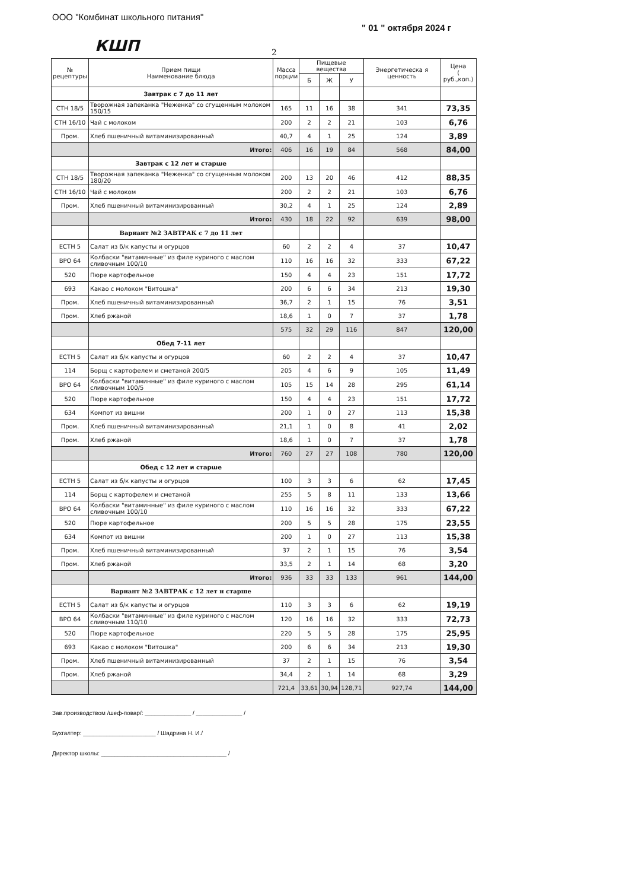ООО "Комбинат школьного питания"
КШП
" 01 " октября 2024 г
2
| № рецептуры | Прием пищи Наименование блюда | Масса порции | Пищевые вещества | | | Энергетическа я ценность | Цена ( руб.,коп.) |
| --- | --- | --- | --- | --- | --- | --- | --- |
| | | | Б | Ж | У | | |
| | Завтрак с 7 до 11 лет | | | | | | |
| СТН 18/5 | Творожная запеканка "Неженка" со сгущенным молоком 150/15 | 165 | 11 | 16 | 38 | 341 | 73,35 |
| СТН 16/10 | Чай с молоком | 200 | 2 | 2 | 21 | 103 | 6,76 |
| Пром. | Хлеб пшеничный витаминизированный | 40,7 | 4 | 1 | 25 | 124 | 3,89 |
| | Итого: | 406 | 16 | 19 | 84 | 568 | 84,00 |
| | Завтрак с 12 лет и старше | | | | | | |
| СТН 18/5 | Творожная запеканка "Неженка" со сгущенным молоком 180/20 | 200 | 13 | 20 | 46 | 412 | 88,35 |
| СТН 16/10 | Чай с молоком | 200 | 2 | 2 | 21 | 103 | 6,76 |
| Пром. | Хлеб пшеничный витаминизированный | 30,2 | 4 | 1 | 25 | 124 | 2,89 |
| | Итого: | 430 | 18 | 22 | 92 | 639 | 98,00 |
| | Вариант №2 ЗАВТРАК с 7 до 11 лет | | | | | | |
| ЕСТН 5 | Салат из б/к капусты и огурцов | 60 | 2 | 2 | 4 | 37 | 10,47 |
| ВРО 64 | Колбаски "витаминные" из филе куриного с маслом сливочным 100/10 | 110 | 16 | 16 | 32 | 333 | 67,22 |
| 520 | Пюре картофельное | 150 | 4 | 4 | 23 | 151 | 17,72 |
| 693 | Какао с молоком "Витошка" | 200 | 6 | 6 | 34 | 213 | 19,30 |
| Пром. | Хлеб пшеничный витаминизированный | 36,7 | 2 | 1 | 15 | 76 | 3,51 |
| Пром. | Хлеб ржаной | 18,6 | 1 | 0 | 7 | 37 | 1,78 |
| | | 575 | 32 | 29 | 116 | 847 | 120,00 |
| | Обед 7-11 лет | | | | | | |
| ЕСТН 5 | Салат из б/к капусты и огурцов | 60 | 2 | 2 | 4 | 37 | 10,47 |
| 114 | Борщ с картофелем и сметаной 200/5 | 205 | 4 | 6 | 9 | 105 | 11,49 |
| ВРО 64 | Колбаски "витаминные" из филе куриного с маслом сливочным 100/5 | 105 | 15 | 14 | 28 | 295 | 61,14 |
| 520 | Пюре картофельное | 150 | 4 | 4 | 23 | 151 | 17,72 |
| 634 | Компот из вишни | 200 | 1 | 0 | 27 | 113 | 15,38 |
| Пром. | Хлеб пшеничный витаминизированный | 21,1 | 1 | 0 | 8 | 41 | 2,02 |
| Пром. | Хлеб ржаной | 18,6 | 1 | 0 | 7 | 37 | 1,78 |
| | Итого: | 760 | 27 | 27 | 108 | 780 | 120,00 |
| | Обед с 12 лет и старше | | | | | | |
| ЕСТН 5 | Салат из б/к капусты и огурцов | 100 | 3 | 3 | 6 | 62 | 17,45 |
| 114 | Борщ с картофелем и сметаной | 255 | 5 | 8 | 11 | 133 | 13,66 |
| ВРО 64 | Колбаски "витаминные" из филе куриного с маслом сливочным 100/10 | 110 | 16 | 16 | 32 | 333 | 67,22 |
| 520 | Пюре картофельное | 200 | 5 | 5 | 28 | 175 | 23,55 |
| 634 | Компот из вишни | 200 | 1 | 0 | 27 | 113 | 15,38 |
| Пром. | Хлеб пшеничный витаминизированный | 37 | 2 | 1 | 15 | 76 | 3,54 |
| Пром. | Хлеб ржаной | 33,5 | 2 | 1 | 14 | 68 | 3,20 |
| | Итого: | 936 | 33 | 33 | 133 | 961 | 144,00 |
| | Вариант №2 ЗАВТРАК с 12 лет и старше | | | | | | |
| ЕСТН 5 | Салат из б/к капусты и огурцов | 110 | 3 | 3 | 6 | 62 | 19,19 |
| ВРО 64 | Колбаски "витаминные" из филе куриного с маслом сливочным 110/10 | 120 | 16 | 16 | 32 | 333 | 72,73 |
| 520 | Пюре картофельное | 220 | 5 | 5 | 28 | 175 | 25,95 |
| 693 | Какао с молоком "Витошка" | 200 | 6 | 6 | 34 | 213 | 19,30 |
| Пром. | Хлеб пшеничный витаминизированный | 37 | 2 | 1 | 15 | 76 | 3,54 |
| Пром. | Хлеб ржаной | 34,4 | 2 | 1 | 14 | 68 | 3,29 |
| | | 721,4 | 33,61 | 30,94 | 128,71 | 927,74 | 144,00 |
Зав.производством /шеф-повар/: ______________ / ______________ /
Бухгалтер: ______________________ / Шадрина Н. И./
Директор школы: ______________________________________ /